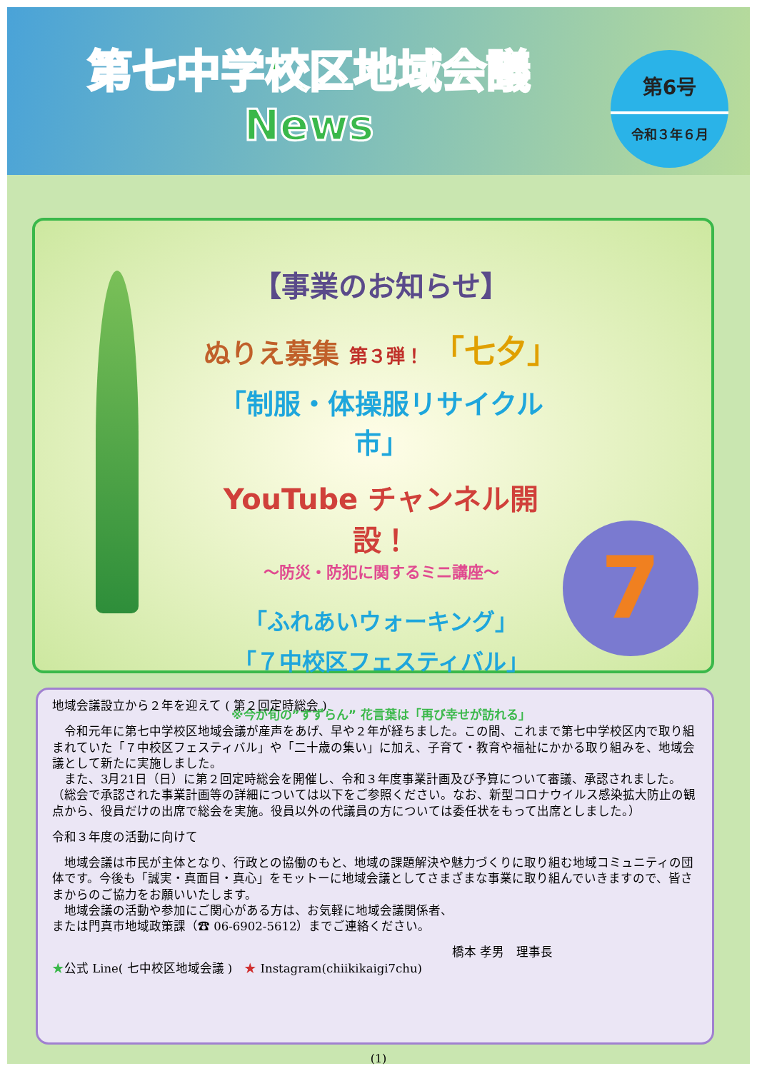第七中学校区地域会議
News
第6号
令和３年６月
【事業のお知らせ】
ぬりえ募集 第３弾！ 「七夕」
「制服・体操服リサイクル市」
YouTube チャンネル開設！
～防災・防犯に関するミニ講座～
「ふれあいウォーキング」
「７中校区フェスティバル」
※今が旬の”すずらん” 花言葉は「再び幸せが訪れる」
7
地域会議設立から２年を迎えて ( 第２回定時総会 )
　令和元年に第七中学校区地域会議が産声をあげ、早や２年が経ちました。この間、これまで第七中学校区内で取り組まれていた「７中校区フェスティバル」や「二十歳の集い」に加え、子育て・教育や福祉にかかる取り組みを、地域会議として新たに実施しました。
　また、3月21日（日）に第２回定時総会を開催し、令和３年度事業計画及び予算について審議、承認されました。（総会で承認された事業計画等の詳細については以下をご参照ください。なお、新型コロナウイルス感染拡大防止の観点から、役員だけの出席で総会を実施。役員以外の代議員の方については委任状をもって出席としました。）
令和３年度の活動に向けて
　地域会議は市民が主体となり、行政との協働のもと、地域の課題解決や魅力づくりに取り組む地域コミュニティの団体です。今後も「誠実・真面目・真心」をモットーに地域会議としてさまざまな事業に取り組んでいきますので、皆さまからのご協力をお願いいたします。
　地域会議の活動や参加にご関心がある方は、お気軽に地域会議関係者、
または門真市地域政策課（☎ 06-6902-5612）までご連絡ください。
橋本 孝男　理事長
★公式 Line( 七中校区地域会議 )　★ Instagram(chiikikaigi7chu)
(1)